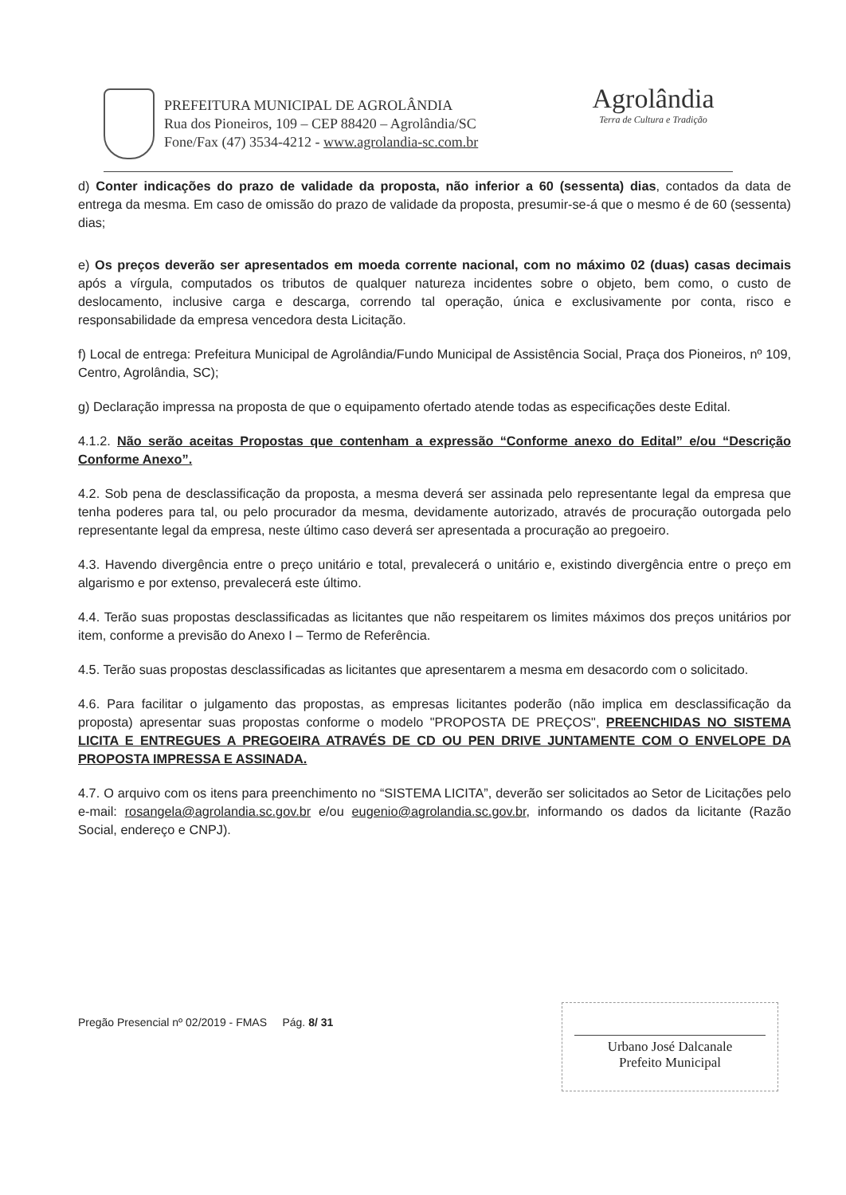PREFEITURA MUNICIPAL DE AGROLÂNDIA
Rua dos Pioneiros, 109 – CEP 88420 – Agrolândia/SC
Fone/Fax (47) 3534-4212 - www.agrolandia-sc.com.br
Agrolândia
Terra de Cultura e Tradição
d) Conter indicações do prazo de validade da proposta, não inferior a 60 (sessenta) dias, contados da data de entrega da mesma. Em caso de omissão do prazo de validade da proposta, presumir-se-á que o mesmo é de 60 (sessenta) dias;
e) Os preços deverão ser apresentados em moeda corrente nacional, com no máximo 02 (duas) casas decimais após a vírgula, computados os tributos de qualquer natureza incidentes sobre o objeto, bem como, o custo de deslocamento, inclusive carga e descarga, correndo tal operação, única e exclusivamente por conta, risco e responsabilidade da empresa vencedora desta Licitação.
f) Local de entrega: Prefeitura Municipal de Agrolândia/Fundo Municipal de Assistência Social, Praça dos Pioneiros, nº 109, Centro, Agrolândia, SC);
g) Declaração impressa na proposta de que o equipamento ofertado atende todas as especificações deste Edital.
4.1.2. Não serão aceitas Propostas que contenham a expressão “Conforme anexo do Edital” e/ou “Descrição Conforme Anexo”.
4.2. Sob pena de desclassificação da proposta, a mesma deverá ser assinada pelo representante legal da empresa que tenha poderes para tal, ou pelo procurador da mesma, devidamente autorizado, através de procuração outorgada pelo representante legal da empresa, neste último caso deverá ser apresentada a procuração ao pregoeiro.
4.3. Havendo divergência entre o preço unitário e total, prevalecerá o unitário e, existindo divergência entre o preço em algarismo e por extenso, prevalecerá este último.
4.4. Terão suas propostas desclassificadas as licitantes que não respeitarem os limites máximos dos preços unitários por item, conforme a previsão do Anexo I – Termo de Referência.
4.5. Terão suas propostas desclassificadas as licitantes que apresentarem a mesma em desacordo com o solicitado.
4.6. Para facilitar o julgamento das propostas, as empresas licitantes poderão (não implica em desclassificação da proposta) apresentar suas propostas conforme o modelo "PROPOSTA DE PREÇOS", PREENCHIDAS NO SISTEMA LICITA E ENTREGUES A PREGOEIRA ATRAVÉS DE CD OU PEN DRIVE JUNTAMENTE COM O ENVELOPE DA PROPOSTA IMPRESSA E ASSINADA.
4.7. O arquivo com os itens para preenchimento no “SISTEMA LICITA”, deverão ser solicitados ao Setor de Licitações pelo e-mail: rosangela@agrolandia.sc.gov.br e/ou eugenio@agrolandia.sc.gov.br, informando os dados da licitante (Razão Social, endereço e CNPJ).
Pregão Presencial nº 02/2019 - FMAS Pág. 8/ 31
Urbano José Dalcanale
Prefeito Municipal